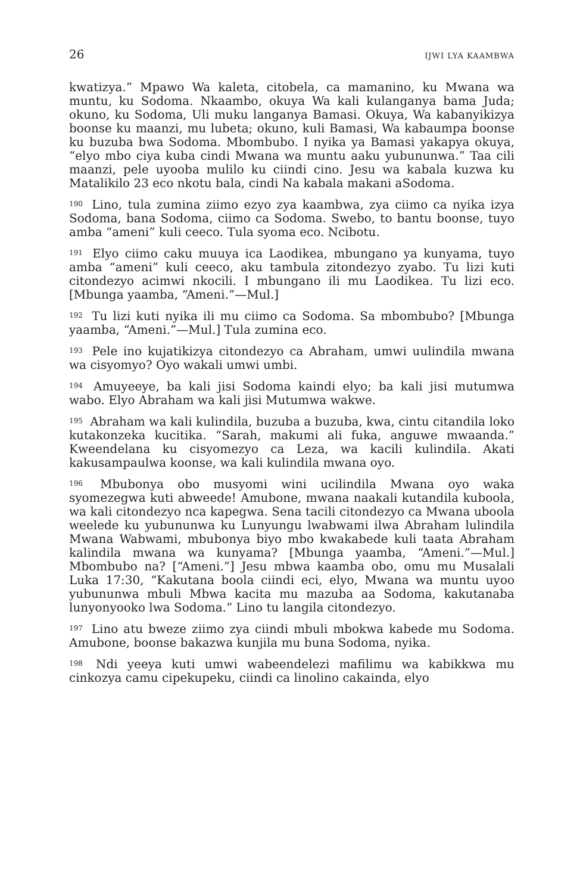26 IJWI LYA KAAMBWA
kwatizya.” Mpawo Wa kaleta, citobela, ca mamanino, ku Mwana wa muntu, ku Sodoma. Nkaambo, okuya Wa kali kulanganya bama Juda; okuno, ku Sodoma, Uli muku langanya Bamasi. Okuya, Wa kabanyikizya boonse ku maanzi, mu lubeta; okuno, kuli Bamasi, Wa kabaumpa boonse ku buzuba bwa Sodoma. Mbombubo. I nyika ya Bamasi yakapya okuya, “elyo mbo ciya kuba cindi Mwana wa muntu aaku yubununwa.” Taa cili maanzi, pele uyooba mulilo ku ciindi cino. Jesu wa kabala kuzwa ku Matalikilo 23 eco nkotu bala, cindi Na kabala makani aSodoma.
<sup>190</sup> Lino, tula zumina ziimo ezyo zya kaambwa, zya ciimo ca nyika izya Sodoma, bana Sodoma, ciimo ca Sodoma. Swebo, to bantu boonse, tuyo amba “ameni” kuli ceeco. Tula syoma eco. Ncibotu.
<sup>191</sup> Elyo ciimo caku muuya ica Laodikea, mbungano ya kunyama, tuyo amba “ameni” kuli ceeco, aku tambula zitondezyo zyabo. Tu lizi kuti citondezyo acimwi nkocili. I mbungano ili mu Laodikea. Tu lizi eco. [Mbunga yaamba, “Ameni.”—Mul.]
<sup>192</sup> Tu lizi kuti nyika ili mu ciimo ca Sodoma. Sa mbombubo? [Mbunga yaamba, “Ameni.”—Mul.] Tula zumina eco.
<sup>193</sup> Pele ino kujatikizya citondezyo ca Abraham, umwi uulindila mwana wa cisyomyo? Oyo wakali umwi umbi.
<sup>194</sup> Amuyeeye, ba kali jisi Sodoma kaindi elyo; ba kali jisi mutumwa wabo. Elyo Abraham wa kali jisi Mutumwa wakwe.
<sup>195</sup> Abraham wa kali kulindila, buzuba a buzuba, kwa, cintu citandila loko kutakonzeka kucitika. “Sarah, makumi ali fuka, anguwe mwaanda.” Kweendelana ku cisyomezyo ca Leza, wa kacili kulindila. Akati kakusampaulwa koonse, wa kali kulindila mwana oyo.
<sup>196</sup> Mbubonya obo musyomi wini ucilindila Mwana oyo waka syomezegwa kuti abweede! Amubone, mwana naakali kutandila kuboola, wa kali citondezyo nca kapegwa. Sena tacili citondezyo ca Mwana uboola weelede ku yubununwa ku Lunyungu lwabwami ilwa Abraham lulindila Mwana Wabwami, mbubonya biyo mbo kwakabede kuli taata Abraham kalindila mwana wa kunyama? [Mbunga yaamba, “Ameni.”—Mul.] Mbombubo na? [“Ameni.”] Jesu mbwa kaamba obo, omu mu Musalali Luka 17:30, “Kakutana boola ciindi eci, elyo, Mwana wa muntu uyoo yubununwa mbuli Mbwa kacita mu mazuba aa Sodoma, kakutanaba lunyonyooko lwa Sodoma.” Lino tu langila citondezyo.
<sup>197</sup> Lino atu bweze ziimo zya ciindi mbuli mbokwa kabede mu Sodoma. Amubone, boonse bakazwa kunjila mu buna Sodoma, nyika.
<sup>198</sup> Ndi yeeya kuti umwi wabeendelezi mafilimu wa kabikkwa mu cinkozya camu cipekupeku, ciindi ca linolino cakainda, elyo